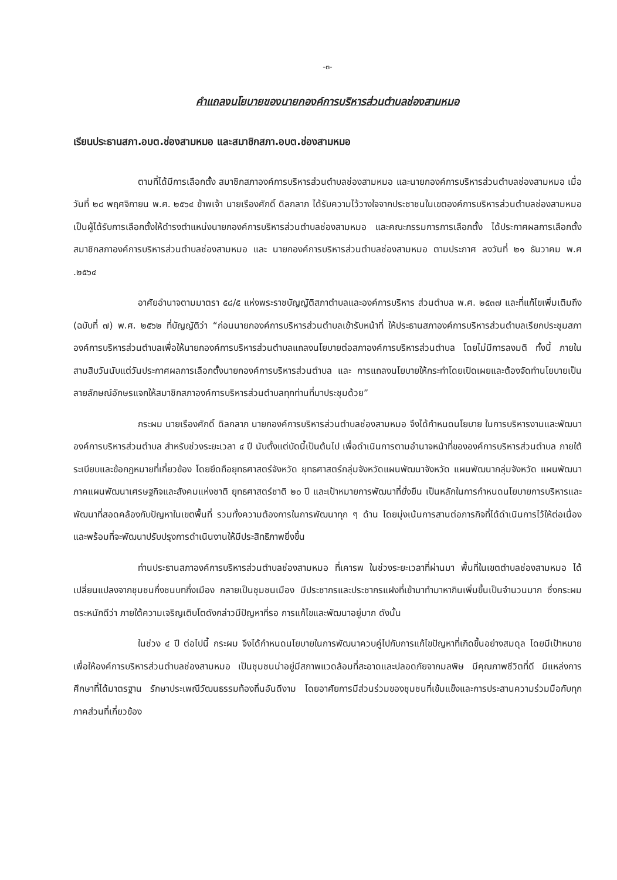-๓-
คำแถลงนโยบายของนายกองค์การบริหารส่วนตำบลช่องสามหมอ
เรียนประธานสภา.อบต.ช่องสามหมอ และสมาชิกสภา.อบต.ช่องสามหมอ
ตามที่ได้มีการเลือกตั้ง สมาชิกสภาองค์การบริหารส่วนตำบลช่องสามหมอ และนายกองค์การบริหารส่วนตำบลช่องสามหมอ เมื่อวันที่ ๒๘ พฤศจิกายน พ.ศ. ๒๕๖๔ ข้าพเจ้า นายเรืองศักดิ์ ดิลกลาภ ได้รับความไว้วางใจจากประชาชนในเขตองค์การบริหารส่วนตำบลช่องสามหมอ เป็นผู้ได้รับการเลือกตั้งให้ดำรงตำแหน่งนายกองค์การบริหารส่วนตำบลช่องสามหมอ และคณะกรรมการการเลือกตั้ง ได้ประกาศผลการเลือกตั้งสมาชิกสภาองค์การบริหารส่วนตำบลช่องสามหมอ และ นายกองค์การบริหารส่วนตำบลช่องสามหมอ ตามประกาศ ลงวันที่ ๒๑ ธันวาคม พ.ศ .๒๕๖๔
อาศัยอำนาจตามมาตรา ๕๘/๕ แห่งพระราชบัญญัติสภาตำบลและองค์การบริหาร ส่วนตำบล พ.ศ. ๒๕๓๗ และที่แก้ไขเพิ่มเติมถึง (ฉบับที่ ๗) พ.ศ. ๒๕๖๒ ที่บัญญัติว่า “ก่อนนายกองค์การบริหารส่วนตำบลเข้ารับหน้าที่ ให้ประธานสภาองค์การบริหารส่วนตำบลเรียกประชุมสภาองค์การบริหารส่วนตำบลเพื่อให้นายกองค์การบริหารส่วนตำบลแถลงนโยบายต่อสภาองค์การบริหารส่วนตำบล โดยไม่มีการลงมติ ทั้งนี้ ภายในสามสิบวันนับแต่วันประกาศผลการเลือกตั้งนายกองค์การบริหารส่วนตำบล และ การแถลงนโยบายให้กระทำโดยเปิดเผยและต้องจัดทำนโยบายเป็นลายลักษณ์อักษรแจกให้สมาชิกสภาองค์การบริหารส่วนตำบลทุกท่านที่มาประชุมด้วย”
กระผม นายเรืองศักดิ์ ดิลกลาภ นายกองค์การบริหารส่วนตำบลช่องสามหมอ จึงได้กำหนดนโยบาย ในการบริหารงานและพัฒนาองค์การบริหารส่วนตำบล สำหรับช่วงระยะเวลา ๔ ปี นับตั้งแต่บัดนี้เป็นต้นไป เพื่อดำเนินการตามอำนาจหน้าที่ขององค์การบริหารส่วนตำบล ภายใต้ระเบียบและข้อกฎหมายที่เกี่ยวข้อง โดยยึดถือยุทธศาสตร์จังหวัด ยุทธศาสตร์กลุ่มจังหวัดแผนพัฒนาจังหวัด แผนพัฒนากลุ่มจังหวัด แผนพัฒนาภาคแผนพัฒนาเศรษฐกิจและสังคมแห่งชาติ ยุทธศาสตร์ชาติ ๒๐ ปี และเป้าหมายการพัฒนาที่ยั่งยืน เป็นหลักในการกำหนดนโยบายการบริหารและพัฒนาที่สอดคล้องกับปัญหาในเขตพื้นที่ รวมทั้งความต้องการในการพัฒนาทุก ๆ ด้าน โดยมุ่งเน้นการสานต่อภารกิจที่ได้ดำเนินการไว้ให้ต่อเนื่อง และพร้อมที่จะพัฒนาปรับปรุงการดำเนินงานให้มีประสิทธิภาพยิ่งขึ้น
ท่านประธานสภาองค์การบริหารส่วนตำบลช่องสามหมอ ที่เคารพ ในช่วงระยะเวลาที่ผ่านมา พื้นที่ในเขตตำบลช่องสามหมอ ได้เปลี่ยนแปลงจากชุมชนกึ่งชนบทกึ่งเมือง กลายเป็นชุมชนเมือง มีประชากรและประชากรแฝงที่เข้ามาทำมาหากินเพิ่มขึ้นเป็นจำนวนมาก ซึ่งกระผมตระหนักดีว่า ภายใต้ความเจริญเติบโตดังกล่าวมีปัญหาที่รอ การแก้ไขและพัฒนาอยู่มาก ดังนั้น
ในช่วง ๔ ปี ต่อไปนี้ กระผม จึงได้กำหนดนโยบายในการพัฒนาควบคู่ไปกับการแก้ไขปัญหาที่เกิดขึ้นอย่างสมดุล โดยมีเป้าหมายเพื่อให้องค์การบริหารส่วนตำบลช่องสามหมอ เป็นชุมชนน่าอยู่มีสภาพแวดล้อมที่สะอาดและปลอดภัยจากมลพิษ มีคุณภาพชีวิตที่ดี มีแหล่งการศึกษาที่ได้มาตรฐาน รักษาประเพณีวัฒนธรรมท้องถิ่นอันดีงาม โดยอาศัยการมีส่วนร่วมของชุมชนที่เข้มแข็งและการประสานความร่วมมือกับทุกภาคส่วนที่เกี่ยวข้อง